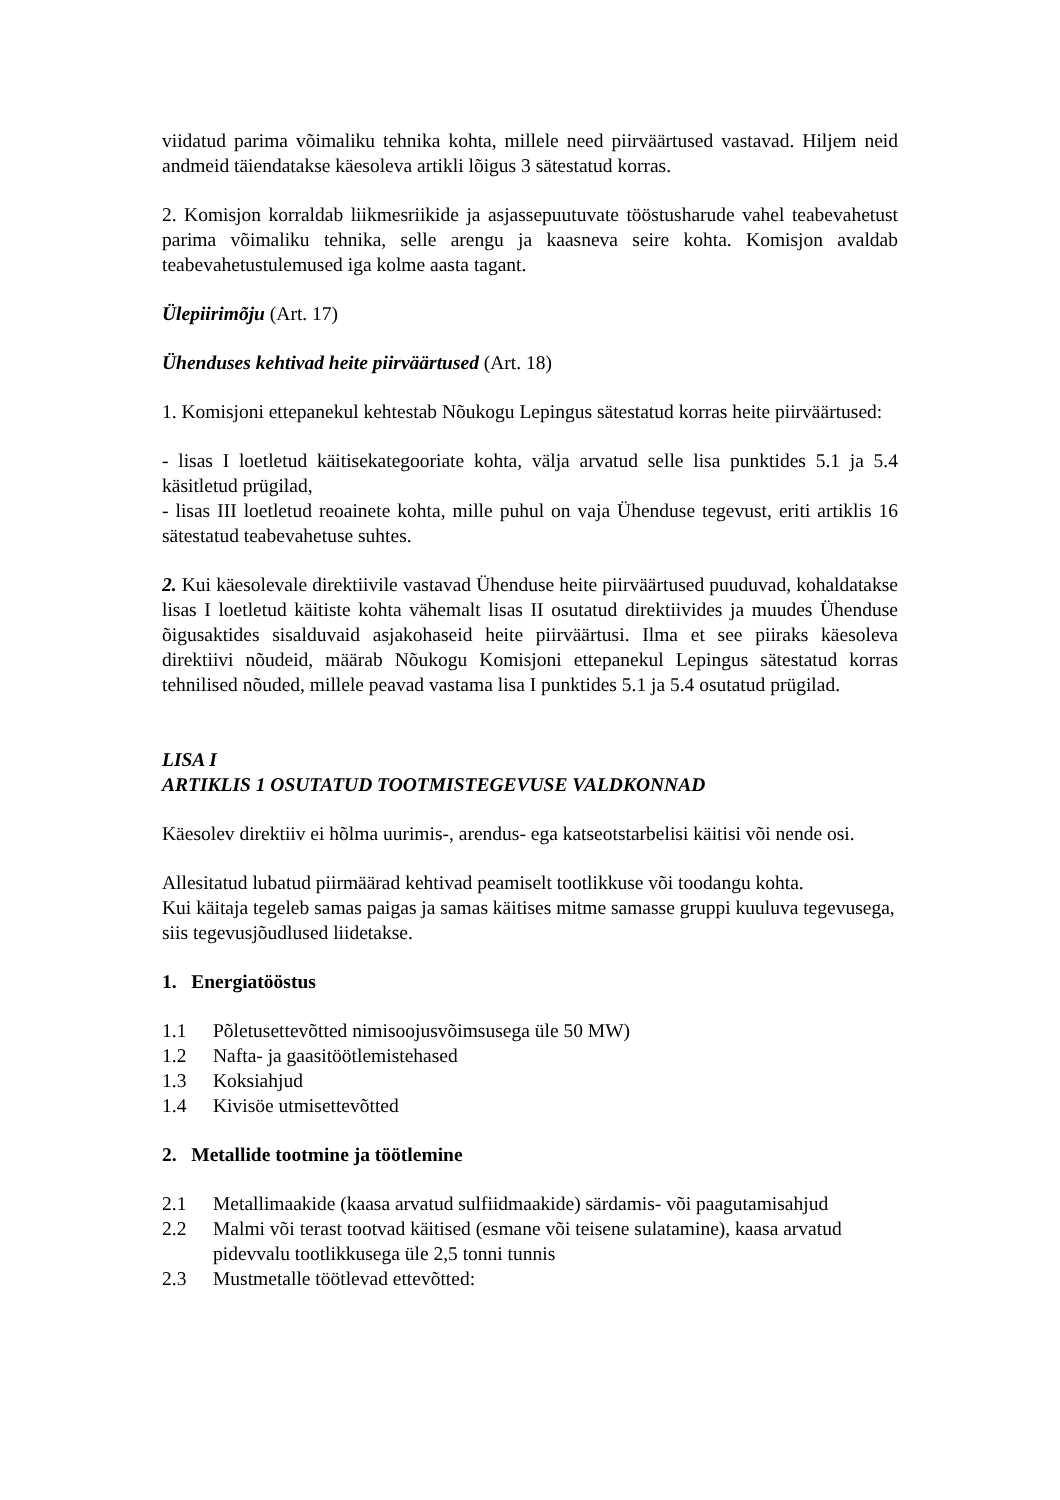viidatud parima võimaliku tehnika kohta, millele need piirväärtused vastavad. Hiljem neid andmeid täiendatakse käesoleva artikli lõigus 3 sätestatud korras.
2. Komisjon korraldab liikmesriikide ja asjassepuutuvate tööstusharude vahel teabevahetust parima võimaliku tehnika, selle arengu ja kaasneva seire kohta. Komisjon avaldab teabevahetustulemused iga kolme aasta tagant.
Ülepiirimõju (Art. 17)
Ühenduses kehtivad heite piirväärtused (Art. 18)
1. Komisjoni ettepanekul kehtestab Nõukogu Lepingus sätestatud korras heite piirväärtused:
- lisas I loetletud käitisekategooriate kohta, välja arvatud selle lisa punktides 5.1 ja 5.4 käsitletud prügilad,
- lisas III loetletud reoainete kohta, mille puhul on vaja Ühenduse tegevust, eriti artiklis 16 sätestatud teabevahetuse suhtes.
2. Kui käesolevale direktiivile vastavad Ühenduse heite piirväärtused puuduvad, kohaldatakse lisas I loetletud käitiste kohta vähemalt lisas II osutatud direktiivides ja muudes Ühenduse õigusaktides sisalduvaid asjakohaseid heite piirväärtusi. Ilma et see piiraks käesoleva direktiivi nõudeid, määrab Nõukogu Komisjoni ettepanekul Lepingus sätestatud korras tehnilised nõuded, millele peavad vastama lisa I punktides 5.1 ja 5.4 osutatud prügilad.
LISA I
ARTIKLIS 1 OSUTATUD TOOTMISTEGEVUSE VALDKONNAD
Käesolev direktiiv ei hõlma uurimis-, arendus- ega katseotstarbelisi käitisi või nende osi.
Allesitatud lubatud piirmäärad kehtivad peamiselt tootlikkuse või toodangu kohta.
Kui käitaja tegeleb samas paigas ja samas käitises mitme samasse gruppi kuuluva tegevusega, siis tegevusjõudlused liidetakse.
1. Energiatööstus
1.1 Põletusettevõtted nimisoojusvõimsusega üle 50 MW)
1.2 Nafta- ja gaasitöötlemistehased
1.3 Koksiahjud
1.4 Kivisöe utmisettevõtted
2. Metallide tootmine ja töötlemine
2.1 Metallimaakide (kaasa arvatud sulfiidmaakide) särdamis- või paagutamisahjud
2.2 Malmi või terast tootvad käitised (esmane või teisene sulatamine), kaasa arvatud pidevvalu tootlikkusega üle 2,5 tonni tunnis
2.3 Mustmetalle töötlevad ettevõtted: